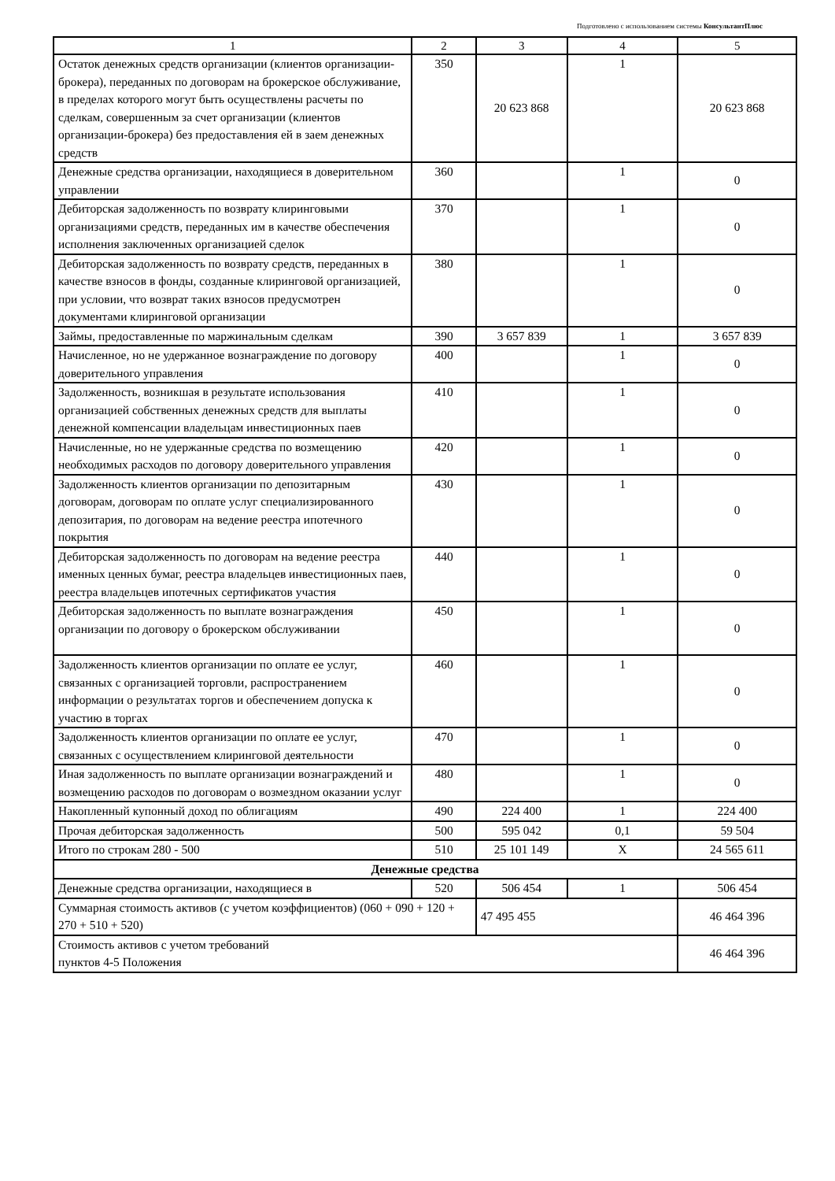Подготовлено с использованием системы КонсультантПлюс
| 1 | 2 | 3 | 4 | 5 |
| --- | --- | --- | --- | --- |
| Остаток денежных средств организации (клиентов организации-брокера), переданных по договорам на брокерское обслуживание, в пределах которого могут быть осуществлены расчеты по сделкам, совершенным за счет организации (клиентов организации-брокера) без предоставления ей в заем денежных средств | 350 | 20 623 868 | 1 | 20 623 868 |
| Денежные средства организации, находящиеся в доверительном управлении | 360 | | 1 | 0 |
| Дебиторская задолженность по возврату клиринговыми организациями средств, переданных им в качестве обеспечения исполнения заключенных организацией сделок | 370 | | 1 | 0 |
| Дебиторская задолженность по возврату средств, переданных в качестве взносов в фонды, созданные клиринговой организацией, при условии, что возврат таких взносов предусмотрен документами клиринговой организации | 380 | | 1 | 0 |
| Займы, предоставленные по маржинальным сделкам | 390 | 3 657 839 | 1 | 3 657 839 |
| Начисленное, но не удержанное вознаграждение по договору доверительного управления | 400 | | 1 | 0 |
| Задолженность, возникшая в результате использования организацией собственных денежных средств для выплаты денежной компенсации владельцам инвестиционных паев | 410 | | 1 | 0 |
| Начисленные, но не удержанные средства по возмещению необходимых расходов по договору доверительного управления | 420 | | 1 | 0 |
| Задолженность клиентов организации по депозитарным договорам, договорам по оплате услуг специализированного депозитария, по договорам на ведение реестра ипотечного покрытия | 430 | | 1 | 0 |
| Дебиторская задолженность по договорам на ведение реестра именных ценных бумаг, реестра владельцев инвестиционных паев, реестра владельцев ипотечных сертификатов участия | 440 | | 1 | 0 |
| Дебиторская задолженность по выплате вознаграждения организации по договору о брокерском обслуживании | 450 | | 1 | 0 |
| Задолженность клиентов организации по оплате ее услуг, связанных с организацией торговли, распространением информации о результатах торгов и обеспечением допуска к участию в торгах | 460 | | 1 | 0 |
| Задолженность клиентов организации по оплате ее услуг, связанных с осуществлением клиринговой деятельности | 470 | | 1 | 0 |
| Иная задолженность по выплате организации вознаграждений и возмещению расходов по договорам о возмездном оказании услуг | 480 | | 1 | 0 |
| Накопленный купонный доход по облигациям | 490 | 224 400 | 1 | 224 400 |
| Прочая дебиторская задолженность | 500 | 595 042 | 0,1 | 59 504 |
| Итого по строкам 280 - 500 | 510 | 25 101 149 | X | 24 565 611 |
| Денежные средства | | | | |
| Денежные средства организации, находящиеся в | 520 | 506 454 | 1 | 506 454 |
| Суммарная стоимость активов (с учетом коэффициентов) (060 + 090 + 120 + 270 + 510 + 520) | | 47 495 455 | | 46 464 396 |
| Стоимость активов с учетом требований пунктов 4-5 Положения | | | | 46 464 396 |